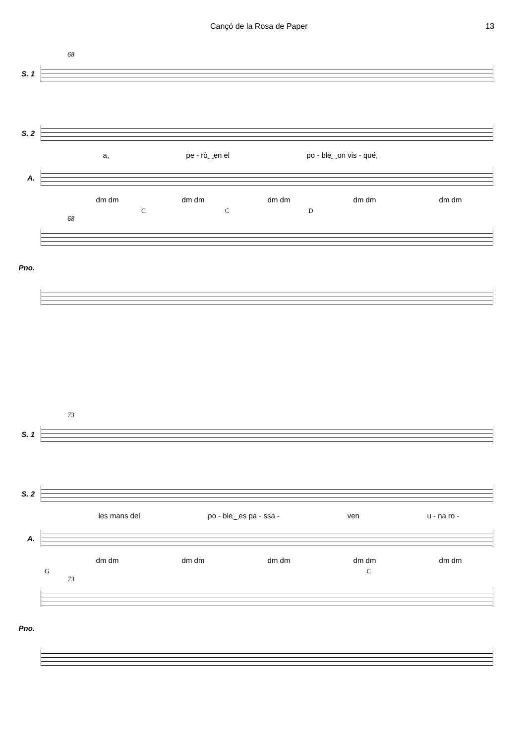Cançó de la Rosa de Paper 13
68
S. 1
S. 2
a, pe - rò‿en el po - ble‿on vis - qué,
A.
dm dm dm dm dm dm dm dm dm dm
C C D
68
Pno.
73
S. 1
S. 2
les mans del po - ble‿es pa - ssa - ven u - na ro -
A.
dm dm dm dm dm dm dm dm dm dm
G C
73
Pno.